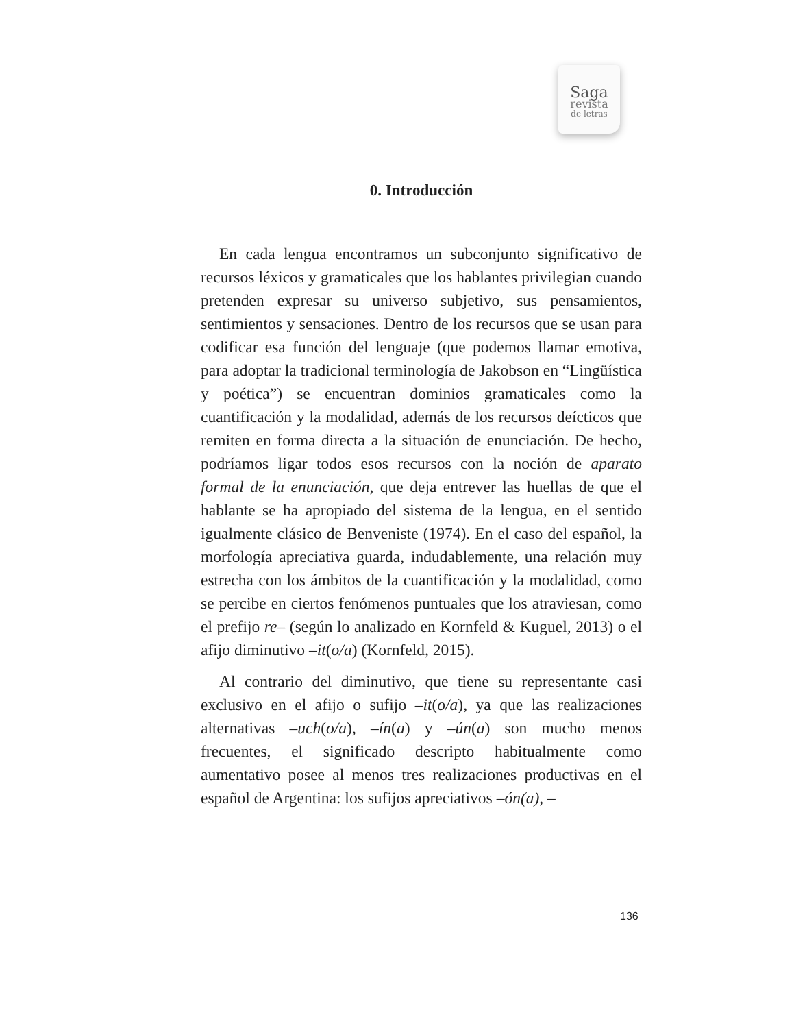Saga
revista
de letras
0. Introducción
En cada lengua encontramos un subconjunto significativo de recursos léxicos y gramaticales que los hablantes privilegian cuando pretenden expresar su universo subjetivo, sus pensamientos, sentimientos y sensaciones. Dentro de los recursos que se usan para codificar esa función del lenguaje (que podemos llamar emotiva, para adoptar la tradicional terminología de Jakobson en “Lingüística y poética”) se encuentran dominios gramaticales como la cuantificación y la modalidad, además de los recursos deícticos que remiten en forma directa a la situación de enunciación. De hecho, podríamos ligar todos esos recursos con la noción de aparato formal de la enunciación, que deja entrever las huellas de que el hablante se ha apropiado del sistema de la lengua, en el sentido igualmente clásico de Benveniste (1974). En el caso del español, la morfología apreciativa guarda, indudablemente, una relación muy estrecha con los ámbitos de la cuantificación y la modalidad, como se percibe en ciertos fenómenos puntuales que los atraviesan, como el prefijo re– (según lo analizado en Kornfeld & Kuguel, 2013) o el afijo diminutivo –it(o/a) (Kornfeld, 2015).
Al contrario del diminutivo, que tiene su representante casi exclusivo en el afijo o sufijo –it(o/a), ya que las realizaciones alternativas –uch(o/a), –ín(a) y –ún(a) son mucho menos frecuentes, el significado descripto habitualmente como aumentativo posee al menos tres realizaciones productivas en el español de Argentina: los sufijos apreciativos –ón(a), –
136